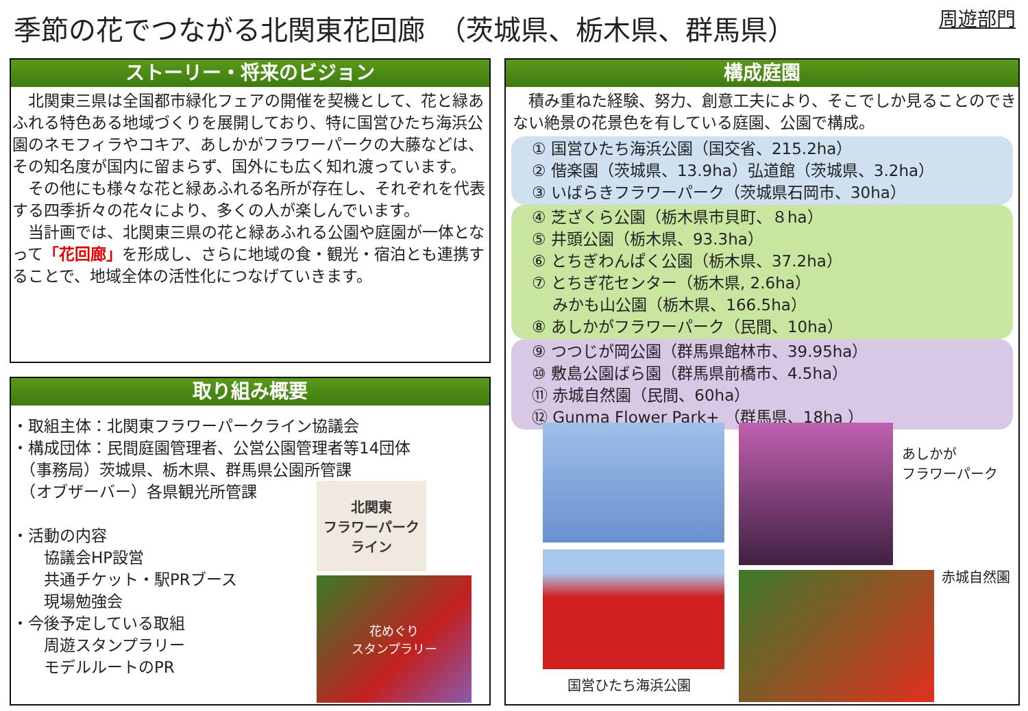季節の花でつながる北関東花回廊　（茨城県、栃木県、群馬県）
周遊部門
ストーリー・将来のビジョン
　北関東三県は全国都市緑化フェアの開催を契機として、花と緑あふれる特色ある地域づくりを展開しており、特に国営ひたち海浜公園のネモフィラやコキア、あしかがフラワーパークの大藤などは、その知名度が国内に留まらず、国外にも広く知れ渡っています。
　その他にも様々な花と緑あふれる名所が存在し、それぞれを代表する四季折々の花々により、多くの人が楽しんでいます。
　当計画では、北関東三県の花と緑あふれる公園や庭園が一体となって「花回廊」を形成し、さらに地域の食・観光・宿泊とも連携することで、地域全体の活性化につなげていきます。
取り組み概要
・取組主体：北関東フラワーパークライン協議会
・構成団体：民間庭園管理者、公営公園管理者等14団体
　（事務局）茨城県、栃木県、群馬県公園所管課
　（オブザーバー）各県観光所管課
・活動の内容
　　協議会HP設営
　　共通チケット・駅PRブース
　　現場勉強会
・今後予定している取組
　　周遊スタンプラリー
　　モデルルートのPR
北関東
フラワーパーク
ライン
花めぐり
スタンプラリー
構成庭園
　積み重ねた経験、努力、創意工夫により、そこでしか見ることのできない絶景の花景色を有している庭園、公園で構成。
① 国営ひたち海浜公園（国交省、215.2ha）
② 偕楽園（茨城県、13.9ha）弘道館（茨城県、3.2ha）
③ いばらきフラワーパーク（茨城県石岡市、30ha）
④ 芝ざくら公園（栃木県市貝町、８ha）
⑤ 井頭公園（栃木県、93.3ha）
⑥ とちぎわんぱく公園（栃木県、37.2ha）
⑦ とちぎ花センター（栃木県, 2.6ha）
　 みかも山公園（栃木県、166.5ha）
⑧ あしかがフラワーパーク（民間、10ha）
⑨ つつじが岡公園（群馬県館林市、39.95ha）
⑩ 敷島公園ばら園（群馬県前橋市、4.5ha）
⑪ 赤城自然園（民間、60ha）
⑫ Gunma Flower Park+ （群馬県、18ha ）
国営ひたち海浜公園
あしかが
フラワーパーク
赤城自然園